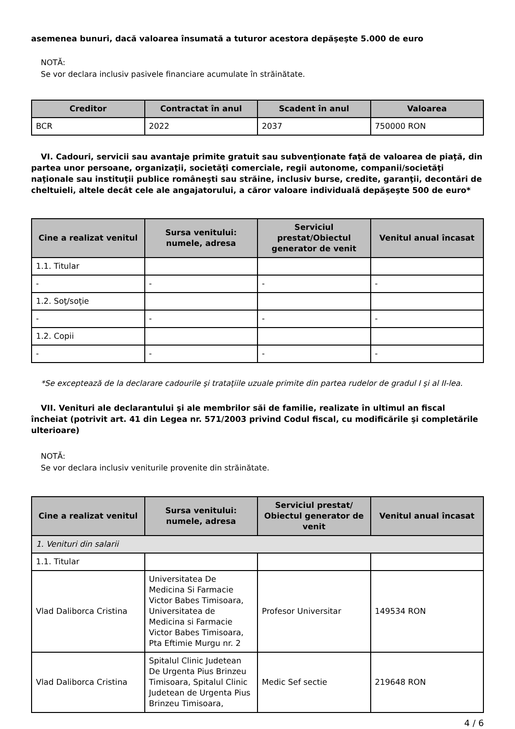asemenea bunuri, dacă valoarea însumată a tuturor acestora depăşeşte 5.000 de euro
NOTĂ:
Se vor declara inclusiv pasivele financiare acumulate în străinătate.
| Creditor | Contractat în anul | Scadent în anul | Valoarea |
| --- | --- | --- | --- |
| BCR | 2022 | 2037 | 750000 RON |
VI. Cadouri, servicii sau avantaje primite gratuit sau subvenţionate faţă de valoarea de piaţă, din partea unor persoane, organizaţii, societăţi comerciale, regii autonome, companii/societăţi naţionale sau instituţii publice româneşti sau străine, inclusiv burse, credite, garanţii, decontări de cheltuieli, altele decât cele ale angajatorului, a căror valoare individuală depăşeşte 500 de euro*
| Cine a realizat venitul | Sursa venitului: numele, adresa | Serviciul prestat/Obiectul generator de venit | Venitul anual încasat |
| --- | --- | --- | --- |
| 1.1. Titular | | | |
| - | - | - | - |
| 1.2. Soţ/soţie | | | |
| - | - | - | - |
| 1.2. Copii | | | |
| - | - | - | - |
*Se exceptează de la declarare cadourile şi trataţiile uzuale primite din partea rudelor de gradul I şi al II-lea.
VII. Venituri ale declarantului şi ale membrilor săi de familie, realizate în ultimul an fiscal încheiat (potrivit art. 41 din Legea nr. 571/2003 privind Codul fiscal, cu modificările şi completările ulterioare)
NOTĂ:
Se vor declara inclusiv veniturile provenite din străinătate.
| Cine a realizat venitul | Sursa venitului: numele, adresa | Serviciul prestat/ Obiectul generator de venit | Venitul anual încasat |
| --- | --- | --- | --- |
| 1. Venituri din salarii | | | |
| 1.1. Titular | | | |
| Vlad Daliborca Cristina | Universitatea De Medicina Si Farmacie Victor Babes Timisoara, Universitatea de Medicina si Farmacie Victor Babes Timisoara, Pta Eftimie Murgu nr. 2 | Profesor Universitar | 149534 RON |
| Vlad Daliborca Cristina | Spitalul Clinic Judetean De Urgenta Pius Brinzeu Timisoara, Spitalul Clinic Judetean de Urgenta Pius Brinzeu Timisoara, | Medic Sef sectie | 219648 RON |
4 / 6